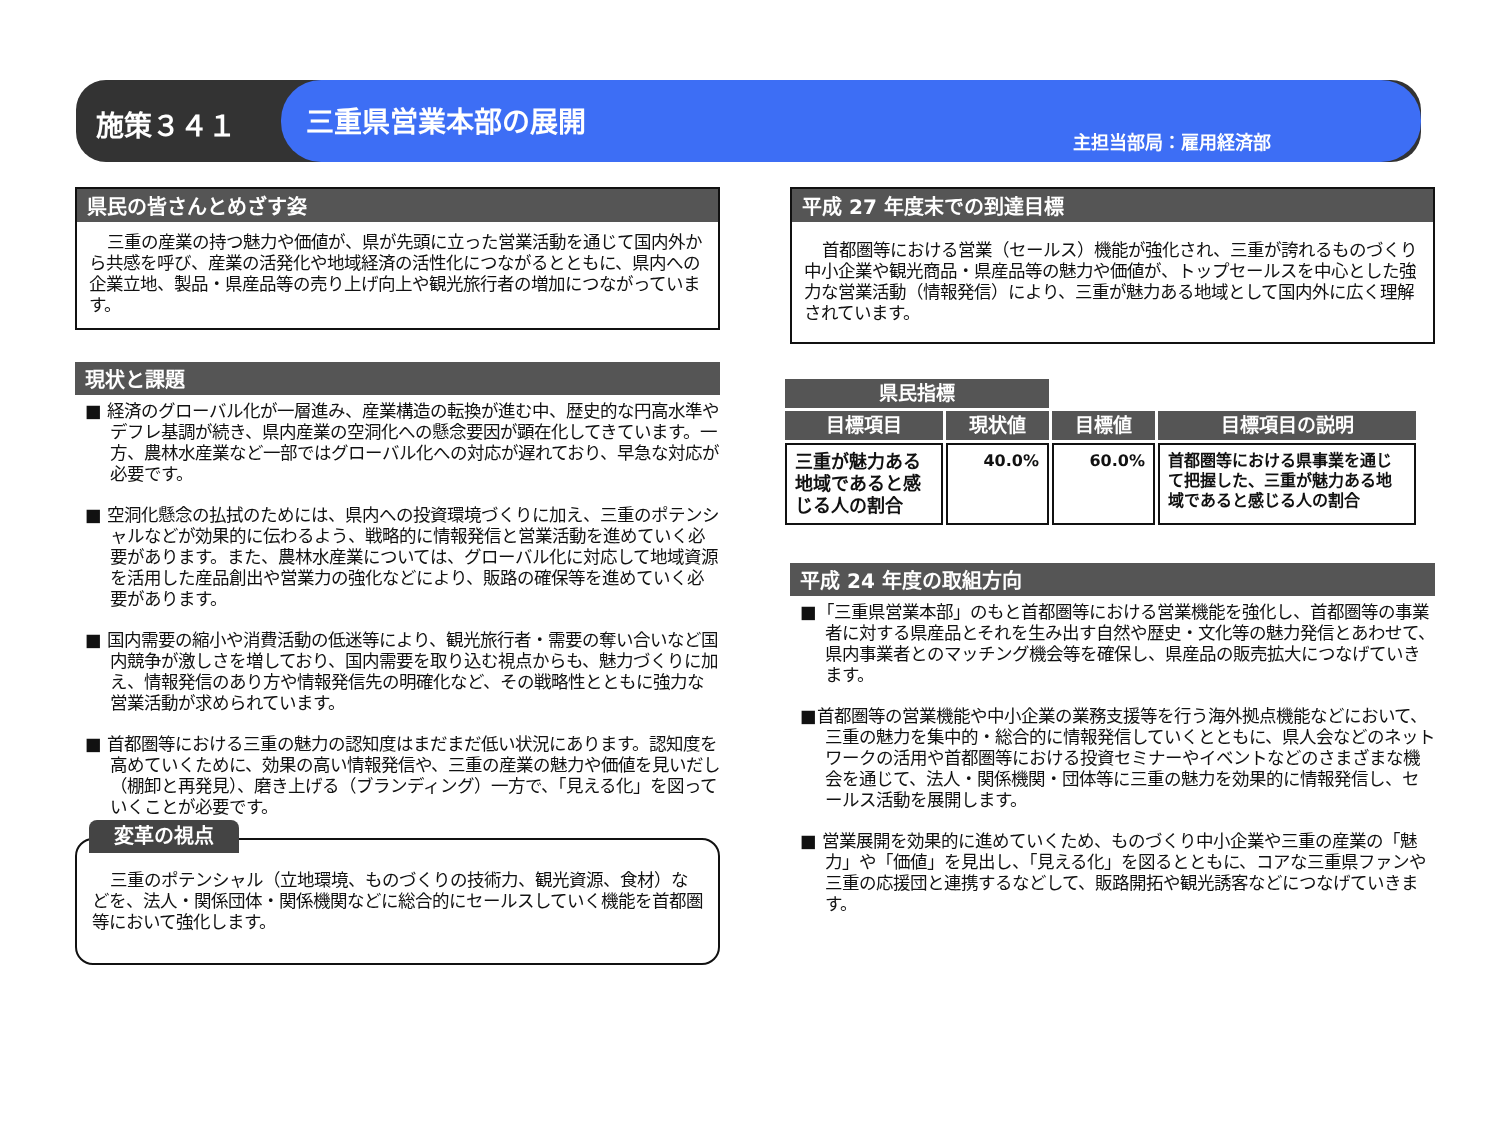施策３４１
三重県営業本部の展開 主担当部局：雇用経済部
県民の皆さんとめざす姿
三重の産業の持つ魅力や価値が、県が先頭に立った営業活動を通じて国内外から共感を呼び、産業の活発化や地域経済の活性化につながるとともに、県内への企業立地、製品・県産品等の売り上げ向上や観光旅行者の増加につながっています。
現状と課題
■ 経済のグローバル化が一層進み、産業構造の転換が進む中、歴史的な円高水準やデフレ基調が続き、県内産業の空洞化への懸念要因が顕在化してきています。一方、農林水産業など一部ではグローバル化への対応が遅れており、早急な対応が必要です。
■ 空洞化懸念の払拭のためには、県内への投資環境づくりに加え、三重のポテンシャルなどが効果的に伝わるよう、戦略的に情報発信と営業活動を進めていく必要があります。また、農林水産業については、グローバル化に対応して地域資源を活用した産品創出や営業力の強化などにより、販路の確保等を進めていく必要があります。
■ 国内需要の縮小や消費活動の低迷等により、観光旅行者・需要の奪い合いなど国内競争が激しさを増しており、国内需要を取り込む視点からも、魅力づくりに加え、情報発信のあり方や情報発信先の明確化など、その戦略性とともに強力な営業活動が求められています。
■ 首都圏等における三重の魅力の認知度はまだまだ低い状況にあります。認知度を高めていくために、効果の高い情報発信や、三重の産業の魅力や価値を見いだし（棚卸と再発見）、磨き上げる（ブランディング）一方で、「見える化」を図っていくことが必要です。
変革の視点
三重のポテンシャル（立地環境、ものづくりの技術力、観光資源、食材）などを、法人・関係団体・関係機関などに総合的にセールスしていく機能を首都圏等において強化します。
平成 27 年度末での到達目標
首都圏等における営業（セールス）機能が強化され、三重が誇れるものづくり中小企業や観光商品・県産品等の魅力や価値が、トップセールスを中心とした強力な営業活動（情報発信）により、三重が魅力ある地域として国内外に広く理解されています。
| 県民指標 | | | |
| --- | --- | --- | --- |
| 目標項目 | 現状値 | 目標値 | 目標項目の説明 |
| 三重が魅力ある地域であると感じる人の割合 | 40.0% | 60.0% | 首都圏等における県事業を通じて把握した、三重が魅力ある地域であると感じる人の割合 |
平成 24 年度の取組方向
■「三重県営業本部」のもと首都圏等における営業機能を強化し、首都圏等の事業者に対する県産品とそれを生み出す自然や歴史・文化等の魅力発信とあわせて、県内事業者とのマッチング機会等を確保し、県産品の販売拡大につなげていきます。
■首都圏等の営業機能や中小企業の業務支援等を行う海外拠点機能などにおいて、三重の魅力を集中的・総合的に情報発信していくとともに、県人会などのネットワークの活用や首都圏等における投資セミナーやイベントなどのさまざまな機会を通じて、法人・関係機関・団体等に三重の魅力を効果的に情報発信し、セールス活動を展開します。
■ 営業展開を効果的に進めていくため、ものづくり中小企業や三重の産業の「魅力」や「価値」を見出し、「見える化」を図るとともに、コアな三重県ファンや三重の応援団と連携するなどして、販路開拓や観光誘客などにつなげていきます。